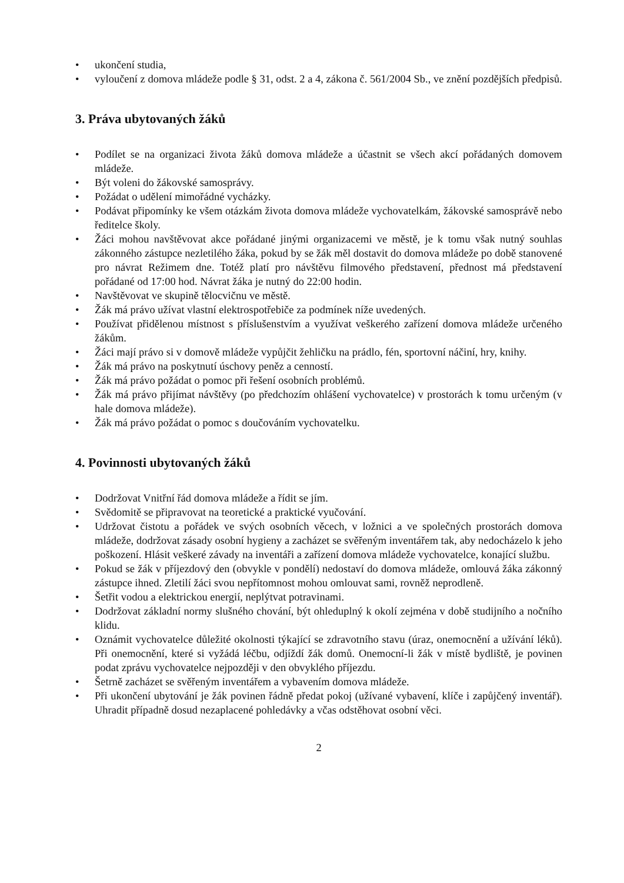• ukončení studia,
• vyloučení z domova mládeže podle § 31, odst. 2 a 4, zákona č. 561/2004 Sb., ve znění pozdějších předpisů.
3. Práva ubytovaných žáků
• Podílet se na organizaci života žáků domova mládeže a účastnit se všech akcí pořádaných domovem mládeže.
• Být voleni do žákovské samosprávy.
• Požádat o udělení mimořádné vycházky.
• Podávat připomínky ke všem otázkám života domova mládeže vychovatelkám, žákovské samosprávě nebo ředitelce školy.
• Žáci mohou navštěvovat akce pořádané jinými organizacemi ve městě, je k tomu však nutný souhlas zákonného zástupce nezletilého žáka, pokud by se žák měl dostavit do domova mládeže po době stanovené pro návrat Režimem dne. Totéž platí pro návštěvu filmového představení, přednost má představení pořádané od 17:00 hod. Návrat žáka je nutný do 22:00 hodin.
• Navštěvovat ve skupině tělocvičnu ve městě.
• Žák má právo užívat vlastní elektrospotřebiče za podmínek níže uvedených.
• Používat přidělenou místnost s příslušenstvím a využívat veškerého zařízení domova mládeže určeného žákům.
• Žáci mají právo si v domově mládeže vypůjčit žehličku na prádlo, fén, sportovní náčiní, hry, knihy.
• Žák má právo na poskytnutí úschovy peněz a cenností.
• Žák má právo požádat o pomoc při řešení osobních problémů.
• Žák má právo přijímat návštěvy (po předchozím ohlášení vychovatelce) v prostorách k tomu určeným (v hale domova mládeže).
• Žák má právo požádat o pomoc s doučováním vychovatelku.
4. Povinnosti ubytovaných žáků
• Dodržovat Vnitřní řád domova mládeže a řídit se jím.
• Svědomitě se připravovat na teoretické a praktické vyučování.
• Udržovat čistotu a pořádek ve svých osobních věcech, v ložnici a ve společných prostorách domova mládeže, dodržovat zásady osobní hygieny a zacházet se svěřeným inventářem tak, aby nedocházelo k jeho poškození. Hlásit veškeré závady na inventáři a zařízení domova mládeže vychovatelce, konající službu.
• Pokud se žák v příjezdový den (obvykle v pondělí) nedostaví do domova mládeže, omlouvá žáka zákonný zástupce ihned. Zletilí žáci svou nepřítomnost mohou omlouvat sami, rovněž neprodleně.
• Šetřit vodou a elektrickou energií, neplýtvat potravinami.
• Dodržovat základní normy slušného chování, být ohleduplný k okolí zejména v době studijního a nočního klidu.
• Oznámit vychovatelce důležité okolnosti týkající se zdravotního stavu (úraz, onemocnění a užívání léků). Při onemocnění, které si vyžádá léčbu, odjíždí žák domů. Onemocní-li žák v místě bydliště, je povinen podat zprávu vychovatelce nejpozději v den obvyklého příjezdu.
• Šetrně zacházet se svěřeným inventářem a vybavením domova mládeže.
• Při ukončení ubytování je žák povinen řádně předat pokoj (užívané vybavení, klíče i zapůjčený inventář). Uhradit případně dosud nezaplacené pohledávky a včas odstěhovat osobní věci.
2